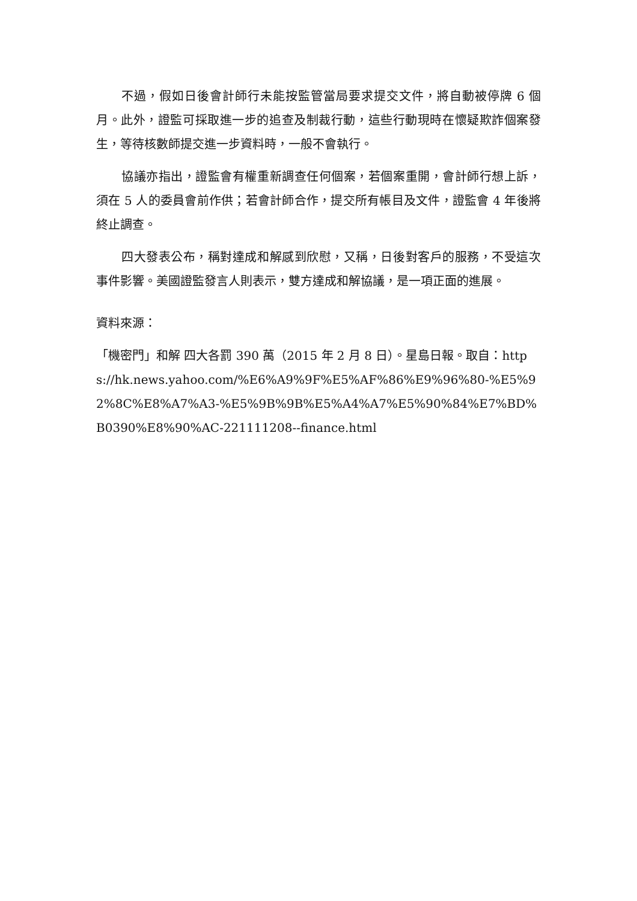不過，假如日後會計師行未能按監管當局要求提交文件，將自動被停牌 6 個月。此外，證監可採取進一步的追查及制裁行動，這些行動現時在懷疑欺詐個案發生，等待核數師提交進一步資料時，一般不會執行。
協議亦指出，證監會有權重新調查任何個案，若個案重開，會計師行想上訴，須在 5 人的委員會前作供；若會計師合作，提交所有帳目及文件，證監會 4 年後將終止調查。
四大發表公布，稱對達成和解感到欣慰，又稱，日後對客戶的服務，不受這次事件影響。美國證監發言人則表示，雙方達成和解協議，是一項正面的進展。
資料來源：
「機密門」和解 四大各罰 390 萬（2015 年 2 月 8 日）。星島日報。取自：https://hk.news.yahoo.com/%E6%A9%9F%E5%AF%86%E9%96%80-%E5%92%8C%E8%A7%A3-%E5%9B%9B%E5%A4%A7%E5%90%84%E7%BD%B0390%E8%90%AC-221111208--finance.html